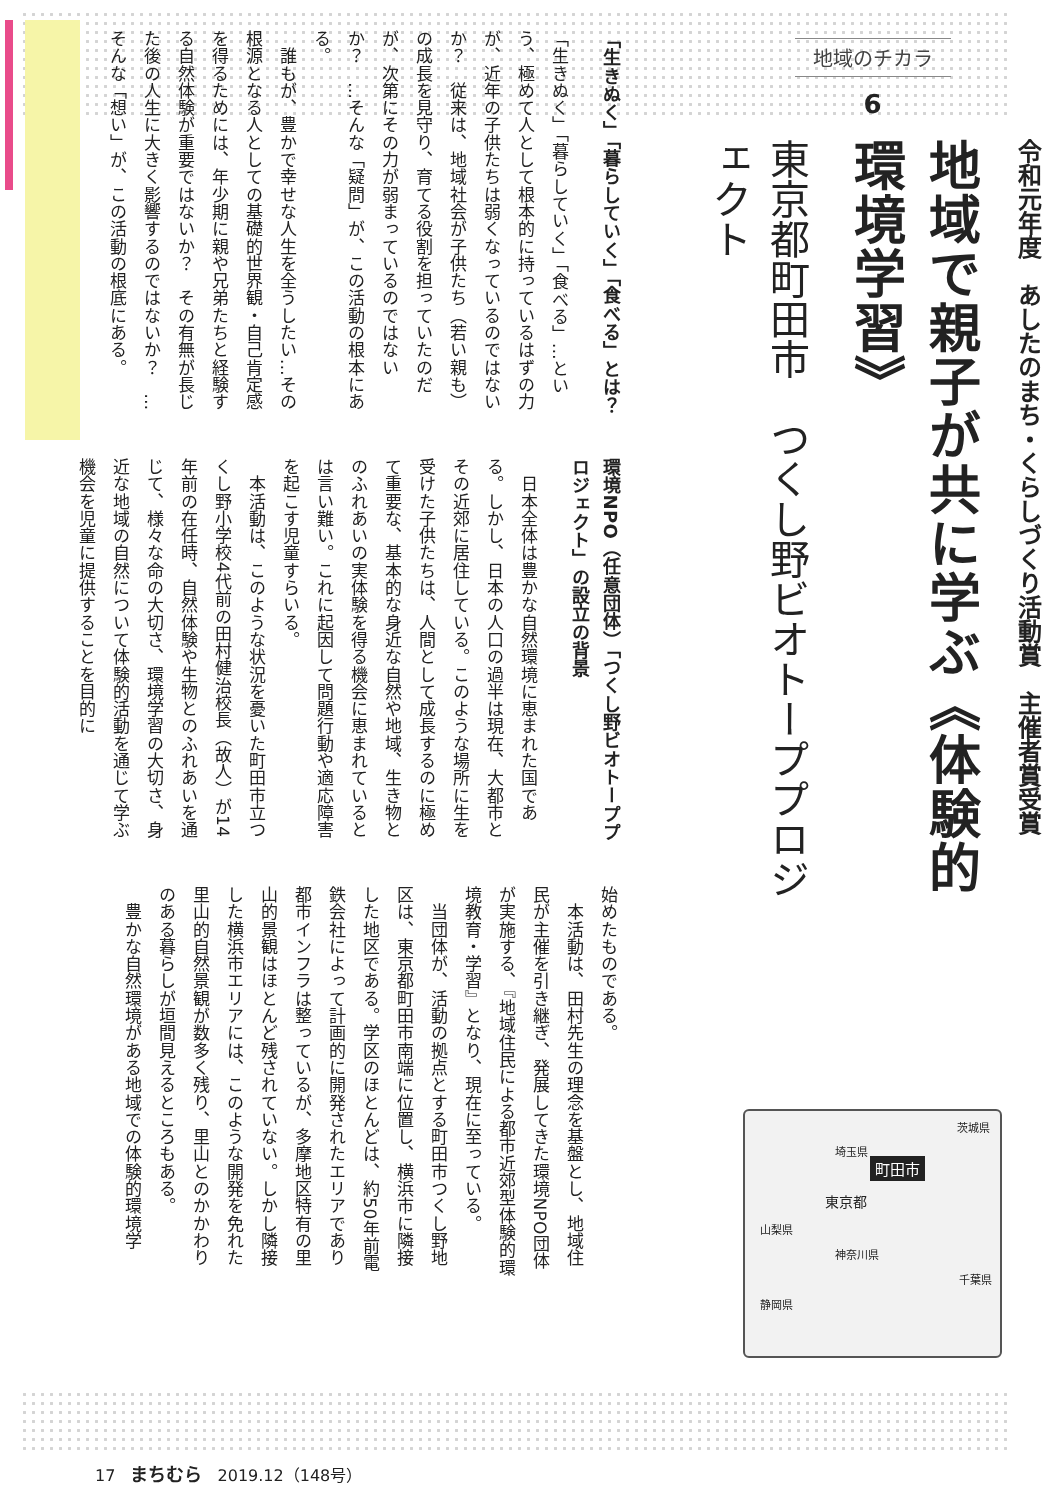地域のチカラ
6
令和元年度　あしたのまち・くらしづくり活動賞　主催者賞受賞
地域で親子が共に学ぶ《体験的環境学習》
東京都町田市　つくし野ビオトーププロジェクト
茨城県
埼玉県
町田市
東京都
山梨県
神奈川県
千葉県
静岡県
「生きぬく」「暮らしていく」「食べる」とは？
「生きぬく」「暮らしていく」「食べる」…という、極めて人として根本的に持っているはずの力が、近年の子供たちは弱くなっているのではないか？　従来は、地域社会が子供たち（若い親も）の成長を見守り、育てる役割を担っていたのだが、次第にその力が弱まっているのではないか？　…そんな「疑問」が、この活動の根本にある。
　誰もが、豊かで幸せな人生を全うしたい…その根源となる人としての基礎的世界観・自己肯定感を得るためには、年少期に親や兄弟たちと経験する自然体験が重要ではないか？　その有無が長じた後の人生に大きく影響するのではないか？　…そんな「想い」が、この活動の根底にある。
環境NPO（任意団体）「つくし野ビオトーププロジェクト」の設立の背景
　日本全体は豊かな自然環境に恵まれた国である。しかし、日本の人口の過半は現在、大都市とその近郊に居住している。このような場所に生を受けた子供たちは、人間として成長するのに極めて重要な、基本的な身近な自然や地域、生き物とのふれあいの実体験を得る機会に恵まれているとは言い難い。これに起因して問題行動や適応障害を起こす児童すらいる。
　本活動は、このような状況を憂いた町田市立つくし野小学校4代前の田村健治校長（故人）が14年前の在任時、自然体験や生物とのふれあいを通じて、様々な命の大切さ、環境学習の大切さ、身近な地域の自然について体験的活動を通じて学ぶ機会を児童に提供することを目的に
始めたものである。
　本活動は、田村先生の理念を基盤とし、地域住民が主催を引き継ぎ、発展してきた環境NPO団体が実施する、『地域住民による都市近郊型体験的環境教育・学習』となり、現在に至っている。
　当団体が、活動の拠点とする町田市つくし野地区は、東京都町田市南端に位置し、横浜市に隣接した地区である。学区のほとんどは、約50年前電鉄会社によって計画的に開発されたエリアであり都市インフラは整っているが、多摩地区特有の里山的景観はほとんど残されていない。しかし隣接した横浜市エリアには、このような開発を免れた里山的自然景観が数多く残り、里山とのかかわりのある暮らしが垣間見えるところもある。
　豊かな自然環境がある地域での体験的環境学
17 まちむら 2019.12（148号）